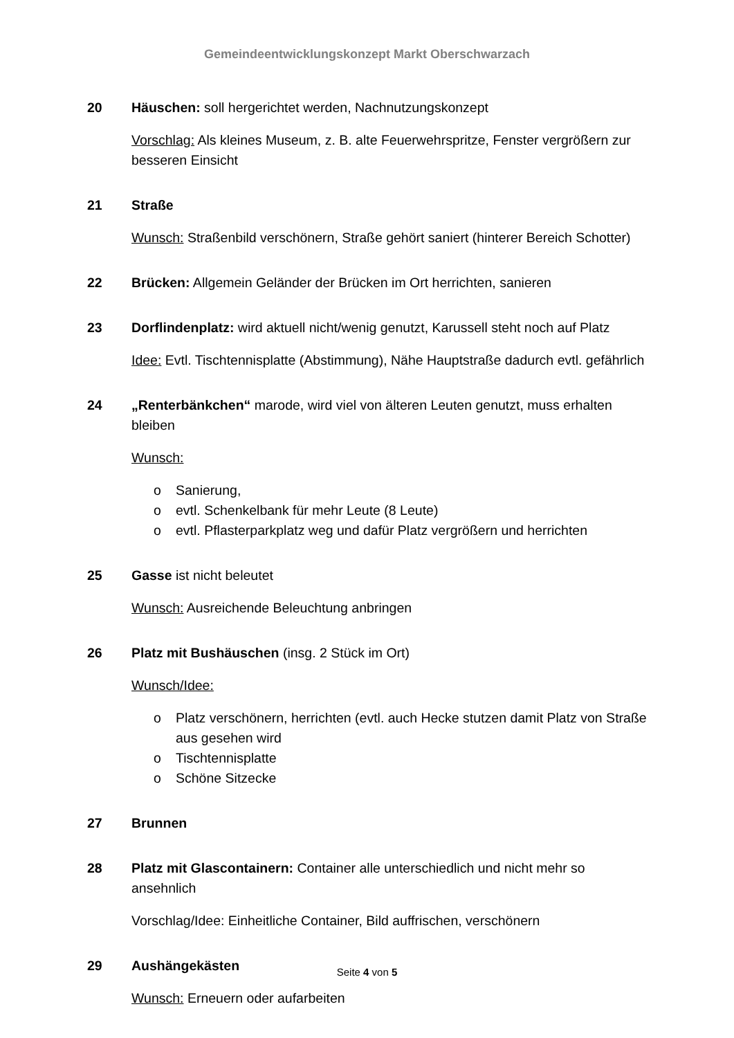Gemeindeentwicklungskonzept Markt Oberschwarzach
20 Häuschen: soll hergerichtet werden, Nachnutzungskonzept
Vorschlag: Als kleines Museum, z. B. alte Feuerwehrspritze, Fenster vergrößern zur besseren Einsicht
21 Straße
Wunsch: Straßenbild verschönern, Straße gehört saniert (hinterer Bereich Schotter)
22 Brücken: Allgemein Geländer der Brücken im Ort herrichten, sanieren
23 Dorflindenplatz: wird aktuell nicht/wenig genutzt, Karussell steht noch auf Platz
Idee: Evtl. Tischtennisplatte (Abstimmung), Nähe Hauptstraße dadurch evtl. gefährlich
24 „Renterbänkchen“ marode, wird viel von älteren Leuten genutzt, muss erhalten bleiben
Wunsch:
o Sanierung,
o evtl. Schenkelbank für mehr Leute (8 Leute)
o evtl. Pflasterparkplatz weg und dafür Platz vergrößern und herrichten
25 Gasse ist nicht beleutet
Wunsch: Ausreichende Beleuchtung anbringen
26 Platz mit Bushäuschen (insg. 2 Stück im Ort)
Wunsch/Idee:
o Platz verschönern, herrichten (evtl. auch Hecke stutzen damit Platz von Straße aus gesehen wird
o Tischtennisplatte
o Schöne Sitzecke
27 Brunnen
28 Platz mit Glascontainern: Container alle unterschiedlich und nicht mehr so ansehnlich
Vorschlag/Idee: Einheitliche Container, Bild auffrischen, verschönern
29 Aushängekästen
Wunsch: Erneuern oder aufarbeiten
Seite 4 von 5